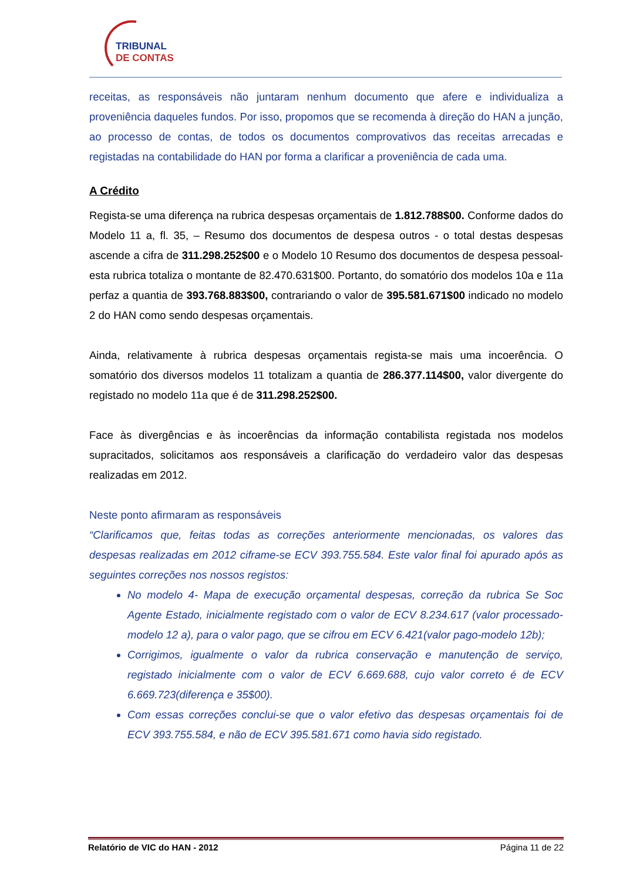TRIBUNAL
DE CONTAS
receitas, as responsáveis não juntaram nenhum documento que afere e individualiza a proveniência daqueles fundos. Por isso, propomos que se recomenda à direção do HAN a junção, ao processo de contas, de todos os documentos comprovativos das receitas arrecadas e registadas na contabilidade do HAN por forma a clarificar a proveniência de cada uma.
A Crédito
Regista-se uma diferença na rubrica despesas orçamentais de 1.812.788$00. Conforme dados do Modelo 11 a, fl. 35, – Resumo dos documentos de despesa outros - o total destas despesas ascende a cifra de 311.298.252$00 e o Modelo 10 Resumo dos documentos de despesa pessoal- esta rubrica totaliza o montante de 82.470.631$00. Portanto, do somatório dos modelos 10a e 11a perfaz a quantia de 393.768.883$00, contrariando o valor de 395.581.671$00 indicado no modelo 2 do HAN como sendo despesas orçamentais.
Ainda, relativamente à rubrica despesas orçamentais regista-se mais uma incoerência. O somatório dos diversos modelos 11 totalizam a quantia de 286.377.114$00, valor divergente do registado no modelo 11a que é de 311.298.252$00.
Face às divergências e às incoerências da informação contabilista registada nos modelos supracitados, solicitamos aos responsáveis a clarificação do verdadeiro valor das despesas realizadas em 2012.
Neste ponto afirmaram as responsáveis
“Clarificamos que, feitas todas as correções anteriormente mencionadas, os valores das despesas realizadas em 2012 ciframe-se ECV 393.755.584. Este valor final foi apurado após as seguintes correções nos nossos registos:
No modelo 4- Mapa de execução orçamental despesas, correção da rubrica Se Soc Agente Estado, inicialmente registado com o valor de ECV 8.234.617 (valor processado- modelo 12 a), para o valor pago, que se cifrou em ECV 6.421(valor pago-modelo 12b);
Corrigimos, igualmente o valor da rubrica conservação e manutenção de serviço, registado inicialmente com o valor de ECV 6.669.688, cujo valor correto é de ECV 6.669.723(diferença e 35$00).
Com essas correções conclui-se que o valor efetivo das despesas orçamentais foi de ECV 393.755.584, e não de ECV 395.581.671 como havia sido registado.
Relatório de VIC do HAN - 2012 Página 11 de 22